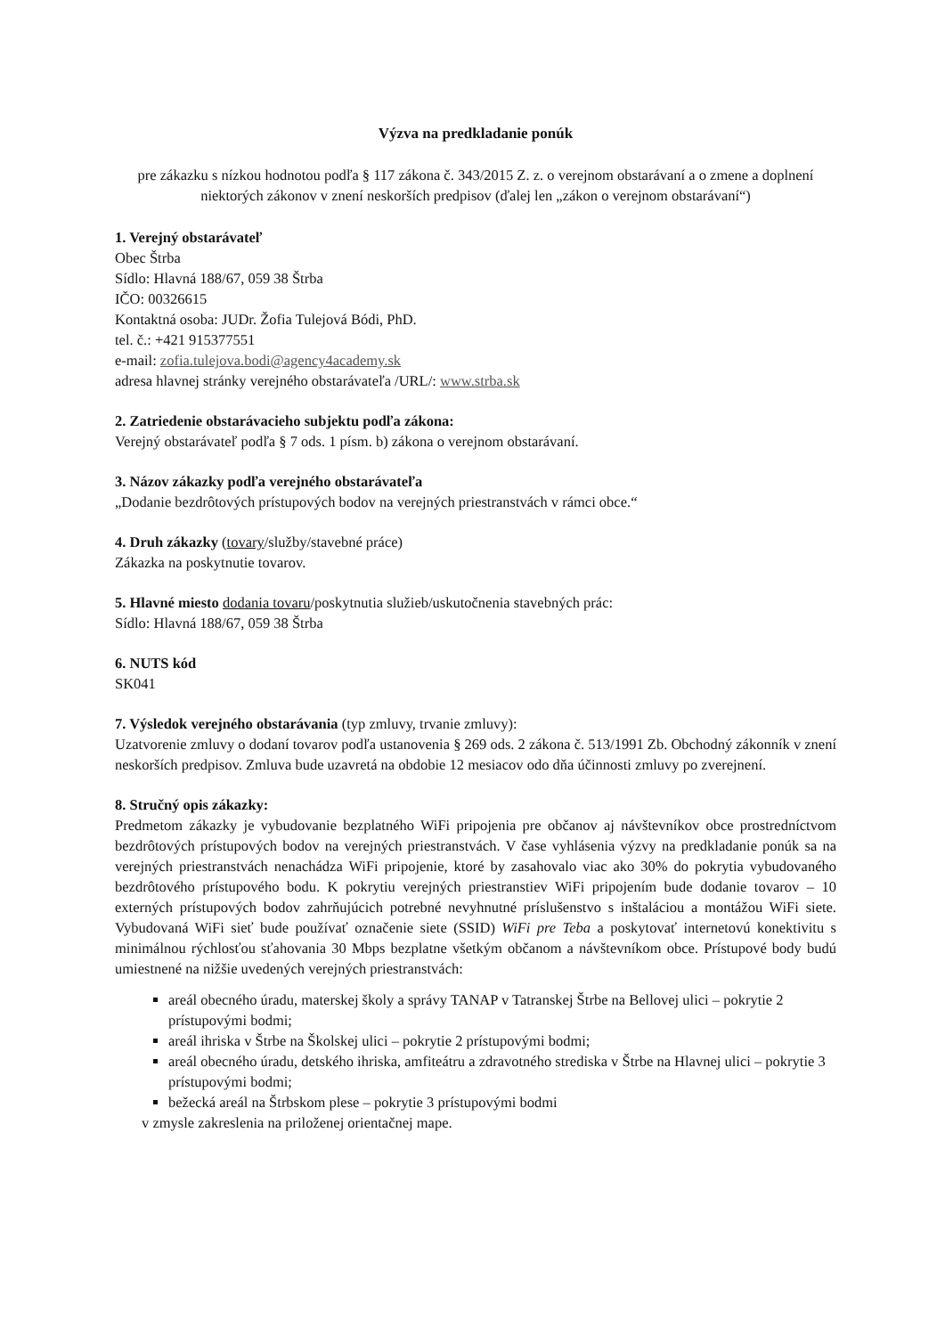Výzva na predkladanie ponúk
pre zákazku s nízkou hodnotou podľa § 117 zákona č. 343/2015 Z. z. o verejnom obstarávaní a o zmene a doplnení niektorých zákonov v znení neskorších predpisov (ďalej len „zákon o verejnom obstarávaní“)
1. Verejný obstarávateľ
Obec Štrba
Sídlo: Hlavná 188/67, 059 38 Štrba
IČO: 00326615
Kontaktná osoba: JUDr. Žofia Tulejová Bódi, PhD.
tel. č.: +421 915377551
e-mail: zofia.tulejova.bodi@agency4academy.sk
adresa hlavnej stránky verejného obstarávateľa /URL/: www.strba.sk
2. Zatriedenie obstarávacieho subjektu podľa zákona:
Verejný obstarávateľ podľa § 7 ods. 1 písm. b) zákona o verejnom obstarávaní.
3. Názov zákazky podľa verejného obstarávateľa
„Dodanie bezdrôtových prístupových bodov na verejných priestranstvách v rámci obce.“
4. Druh zákazky (tovary/služby/stavebné práce)
Zákazka na poskytnutie tovarov.
5. Hlavné miesto dodania tovaru/poskytnutia služieb/uskutočnenia stavebných prác:
Sídlo: Hlavná 188/67, 059 38 Štrba
6. NUTS kód
SK041
7. Výsledok verejného obstarávania (typ zmluvy, trvanie zmluvy):
Uzatvorenie zmluvy o dodaní tovarov podľa ustanovenia § 269 ods. 2 zákona č. 513/1991 Zb. Obchodný zákonník v znení neskorších predpisov. Zmluva bude uzavretá na obdobie 12 mesiacov odo dňa účinnosti zmluvy po zverejnení.
8. Stručný opis zákazky:
Predmetom zákazky je vybudovanie bezplatného WiFi pripojenia pre občanov aj návštevníkov obce prostredníctvom bezdrôtových prístupových bodov na verejných priestranstvách. V čase vyhlásenia výzvy na predkladanie ponúk sa na verejných priestranstvách nenachádza WiFi pripojenie, ktoré by zasahovalo viac ako 30% do pokrytia vybudovaného bezdrôtového prístupového bodu. K pokrytiu verejných priestranstiev WiFi pripojením bude dodanie tovarov – 10 externých prístupových bodov zahrňujúcich potrebné nevyhnutné príslušenstvo s inštaláciou a montážou WiFi siete. Vybudovaná WiFi sieť bude používať označenie siete (SSID) WiFi pre Teba a poskytovať internetovú konektivitu s minimálnou rýchlosťou sťahovania 30 Mbps bezplatne všetkým občanom a návštevníkom obce. Prístupové body budú umiestnené na nižšie uvedených verejných priestranstvách:
areál obecného úradu, materskej školy a správy TANAP v Tatranskej Štrbe na Bellovej ulici – pokrytie 2 prístupovými bodmi;
areál ihriska v Štrbe na Školskej ulici – pokrytie 2 prístupovými bodmi;
areál obecného úradu, detského ihriska, amfiteátru a zdravotného strediska v Štrbe na Hlavnej ulici – pokrytie 3 prístupovými bodmi;
bežecká areál na Štrbskom plese – pokrytie 3 prístupovými bodmi
v zmysle zakreslenia na priloženej orientačnej mape.